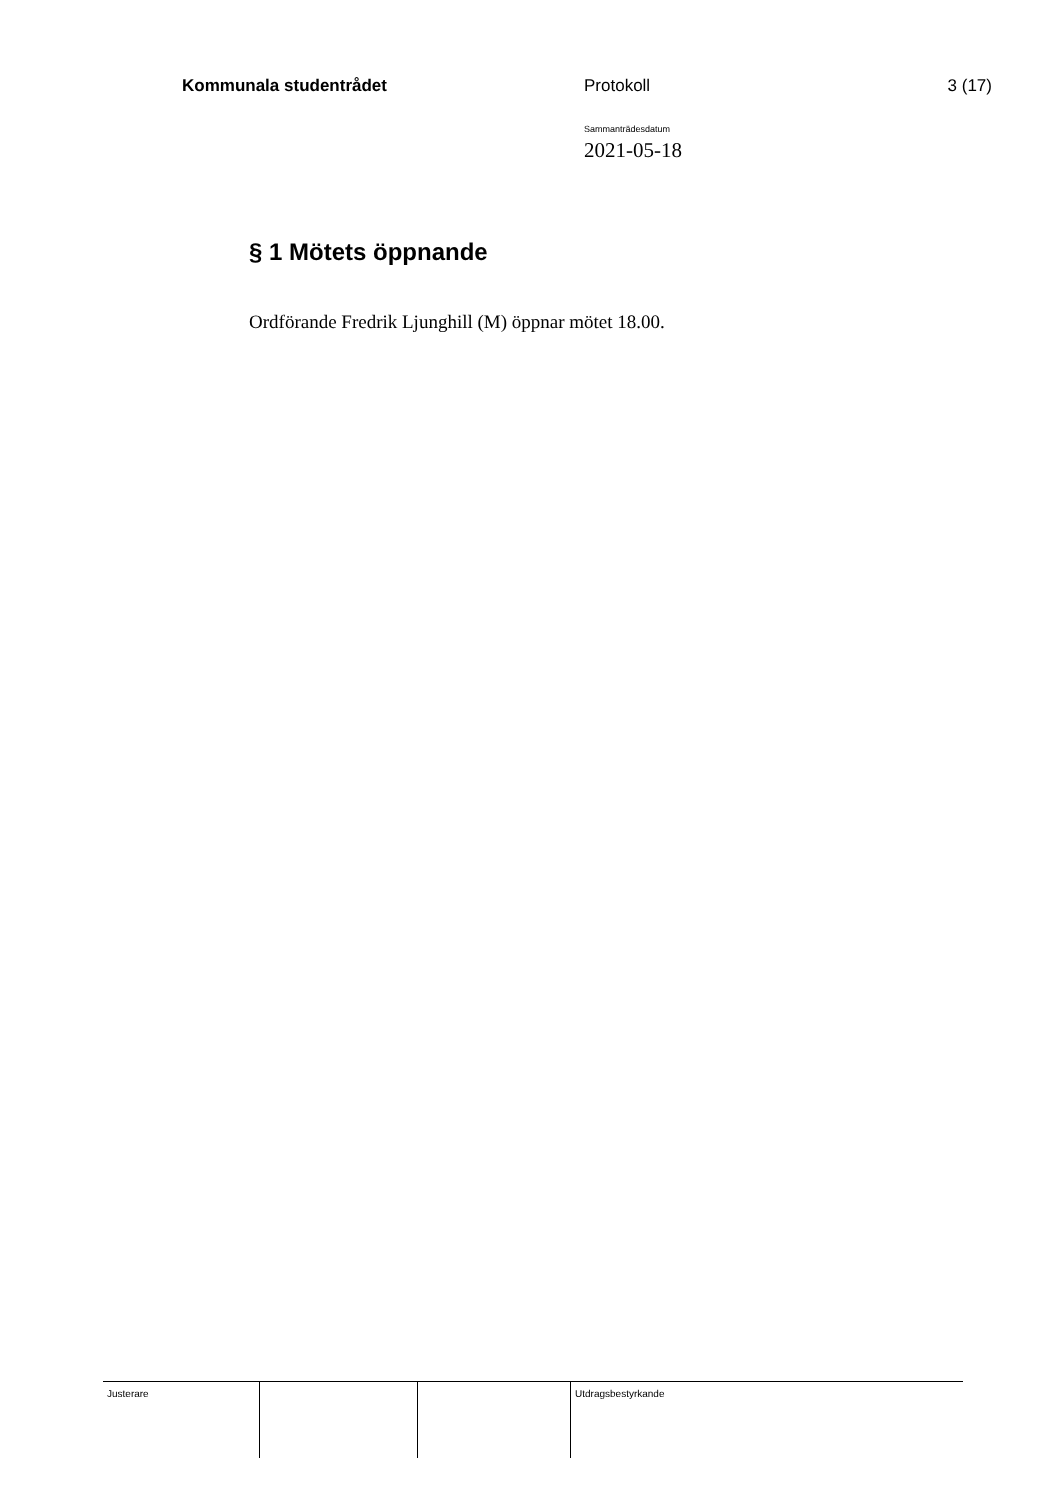Kommunala studentrådet Protokoll 3 (17)
Sammanträdesdatum
2021-05-18
§ 1 Mötets öppnande
Ordförande Fredrik Ljunghill (M) öppnar mötet 18.00.
Justerare Utdragsbestyrkande